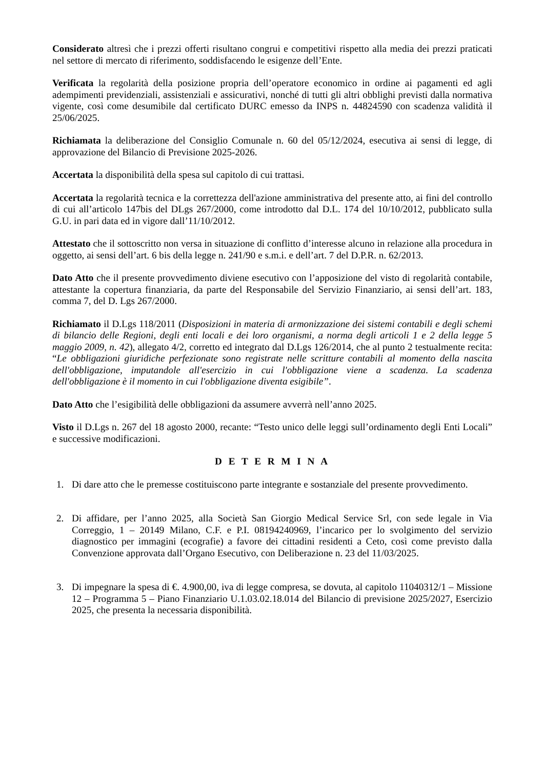Considerato altresì che i prezzi offerti risultano congrui e competitivi rispetto alla media dei prezzi praticati nel settore di mercato di riferimento, soddisfacendo le esigenze dell’Ente.
Verificata la regolarità della posizione propria dell’operatore economico in ordine ai pagamenti ed agli adempimenti previdenziali, assistenziali e assicurativi, nonché di tutti gli altri obblighi previsti dalla normativa vigente, così come desumibile dal certificato DURC emesso da INPS n. 44824590 con scadenza validità il 25/06/2025.
Richiamata la deliberazione del Consiglio Comunale n. 60 del 05/12/2024, esecutiva ai sensi di legge, di approvazione del Bilancio di Previsione 2025-2026.
Accertata la disponibilità della spesa sul capitolo di cui trattasi.
Accertata la regolarità tecnica e la correttezza dell'azione amministrativa del presente atto, ai fini del controllo di cui all’articolo 147bis del DLgs 267/2000, come introdotto dal D.L. 174 del 10/10/2012, pubblicato sulla G.U. in pari data ed in vigore dall’11/10/2012.
Attestato che il sottoscritto non versa in situazione di conflitto d’interesse alcuno in relazione alla procedura in oggetto, ai sensi dell’art. 6 bis della legge n. 241/90 e s.m.i. e dell’art. 7 del D.P.R. n. 62/2013.
Dato Atto che il presente provvedimento diviene esecutivo con l’apposizione del visto di regolarità contabile, attestante la copertura finanziaria, da parte del Responsabile del Servizio Finanziario, ai sensi dell’art. 183, comma 7, del D. Lgs 267/2000.
Richiamato il D.Lgs 118/2011 (Disposizioni in materia di armonizzazione dei sistemi contabili e degli schemi di bilancio delle Regioni, degli enti locali e dei loro organismi, a norma degli articoli 1 e 2 della legge 5 maggio 2009, n. 42), allegato 4/2, corretto ed integrato dal D.Lgs 126/2014, che al punto 2 testualmente recita: “Le obbligazioni giuridiche perfezionate sono registrate nelle scritture contabili al momento della nascita dell'obbligazione, imputandole all'esercizio in cui l'obbligazione viene a scadenza. La scadenza dell'obbligazione è il momento in cui l'obbligazione diventa esigibile”.
Dato Atto che l’esigibilità delle obbligazioni da assumere avverrà nell’anno 2025.
Visto il D.Lgs n. 267 del 18 agosto 2000, recante: “Testo unico delle leggi sull’ordinamento degli Enti Locali” e successive modificazioni.
D E T E R M I N A
1. Di dare atto che le premesse costituiscono parte integrante e sostanziale del presente provvedimento.
2. Di affidare, per l’anno 2025, alla Società San Giorgio Medical Service Srl, con sede legale in Via Correggio, 1 – 20149 Milano, C.F. e P.I. 08194240969, l’incarico per lo svolgimento del servizio diagnostico per immagini (ecografie) a favore dei cittadini residenti a Ceto, così come previsto dalla Convenzione approvata dall’Organo Esecutivo, con Deliberazione n. 23 del 11/03/2025.
3. Di impegnare la spesa di €. 4.900,00, iva di legge compresa, se dovuta, al capitolo 11040312/1 – Missione 12 – Programma 5 – Piano Finanziario U.1.03.02.18.014 del Bilancio di previsione 2025/2027, Esercizio 2025, che presenta la necessaria disponibilità.